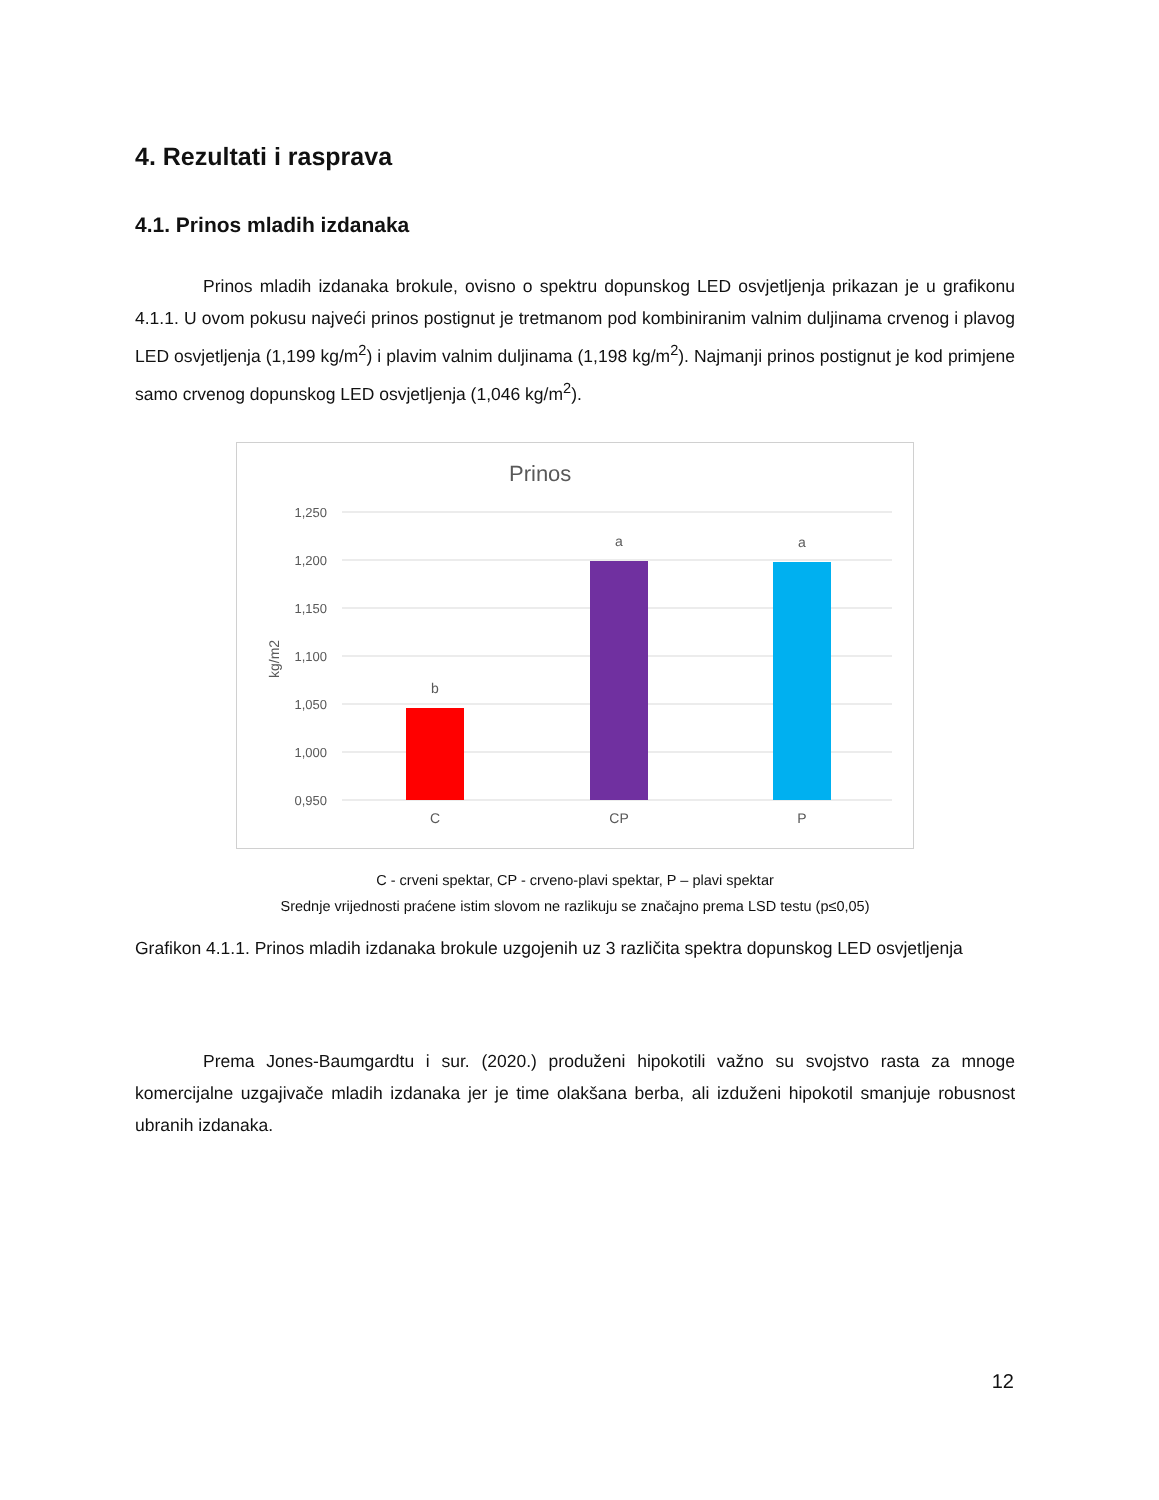4. Rezultati i rasprava
4.1. Prinos mladih izdanaka
Prinos mladih izdanaka brokule, ovisno o spektru dopunskog LED osvjetljenja prikazan je u grafikonu 4.1.1. U ovom pokusu najveći prinos postignut je tretmanom pod kombiniranim valnim duljinama crvenog i plavog LED osvjetljenja (1,199 kg/m<sup>2</sup>) i plavim valnim duljinama (1,198 kg/m<sup>2</sup>). Najmanji prinos postignut je kod primjene samo crvenog dopunskog LED osvjetljenja (1,046 kg/m<sup>2</sup>).
Prinos
1,250
1,200
1,150
1,100
1,050
1,000
0,950
kg/m2
b
a
a
C
CP
P
C - crveni spektar, CP - crveno-plavi spektar, P – plavi spektar
Srednje vrijednosti praćene istim slovom ne razlikuju se značajno prema LSD testu (p≤0,05)
Grafikon 4.1.1. Prinos mladih izdanaka brokule uzgojenih uz 3 različita spektra dopunskog LED osvjetljenja
Prema Jones-Baumgardtu i sur. (2020.) produženi hipokotili važno su svojstvo rasta za mnoge komercijalne uzgajivače mladih izdanaka jer je time olakšana berba, ali izduženi hipokotil smanjuje robusnost ubranih izdanaka.
12